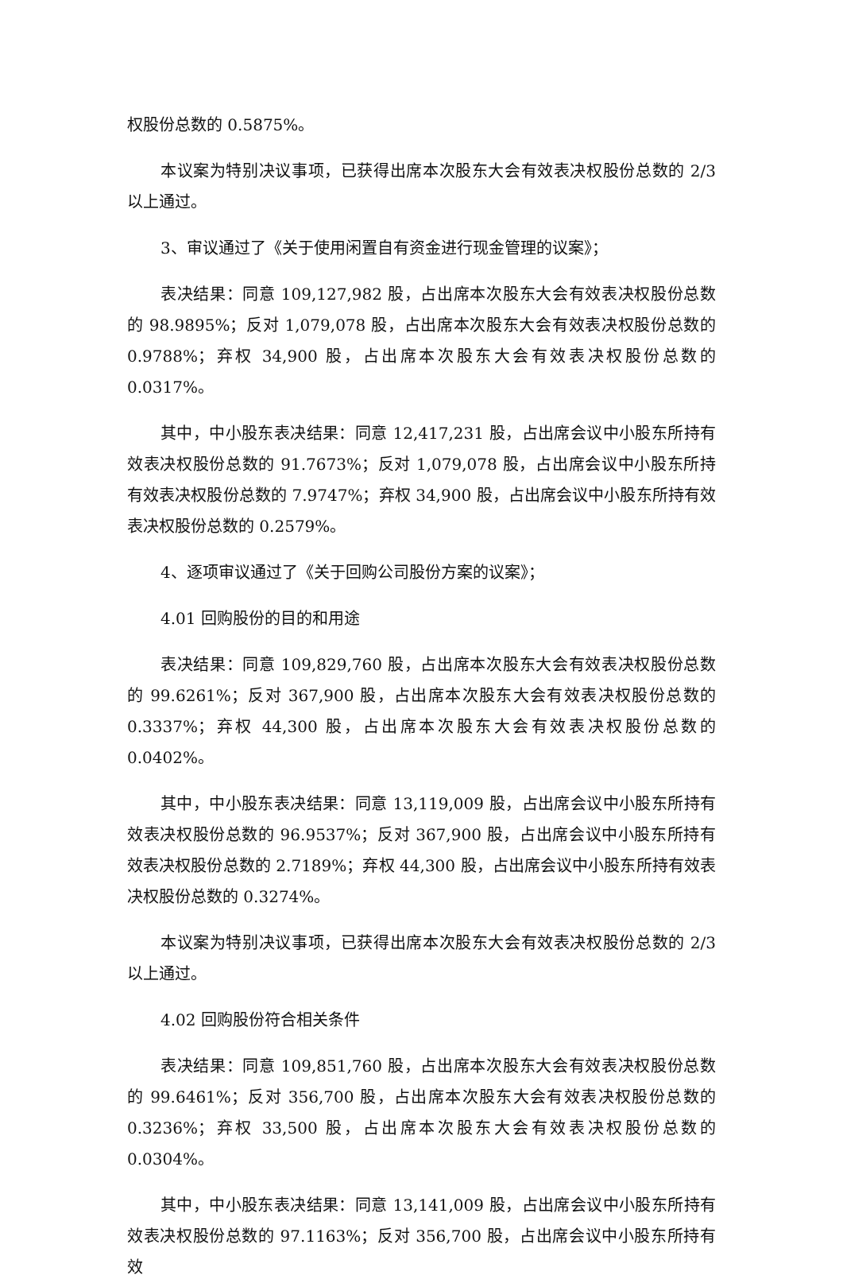权股份总数的 0.5875%。
本议案为特别决议事项，已获得出席本次股东大会有效表决权股份总数的 2/3 以上通过。
3、审议通过了《关于使用闲置自有资金进行现金管理的议案》；
表决结果：同意 109,127,982 股，占出席本次股东大会有效表决权股份总数的 98.9895%；反对 1,079,078 股，占出席本次股东大会有效表决权股份总数的 0.9788%；弃权 34,900 股，占出席本次股东大会有效表决权股份总数的 0.0317%。
其中，中小股东表决结果：同意 12,417,231 股，占出席会议中小股东所持有效表决权股份总数的 91.7673%；反对 1,079,078 股，占出席会议中小股东所持有效表决权股份总数的 7.9747%；弃权 34,900 股，占出席会议中小股东所持有效表决权股份总数的 0.2579%。
4、逐项审议通过了《关于回购公司股份方案的议案》；
4.01 回购股份的目的和用途
表决结果：同意 109,829,760 股，占出席本次股东大会有效表决权股份总数的 99.6261%；反对 367,900 股，占出席本次股东大会有效表决权股份总数的 0.3337%；弃权 44,300 股，占出席本次股东大会有效表决权股份总数的 0.0402%。
其中，中小股东表决结果：同意 13,119,009 股，占出席会议中小股东所持有效表决权股份总数的 96.9537%；反对 367,900 股，占出席会议中小股东所持有效表决权股份总数的 2.7189%；弃权 44,300 股，占出席会议中小股东所持有效表决权股份总数的 0.3274%。
本议案为特别决议事项，已获得出席本次股东大会有效表决权股份总数的 2/3 以上通过。
4.02 回购股份符合相关条件
表决结果：同意 109,851,760 股，占出席本次股东大会有效表决权股份总数的 99.6461%；反对 356,700 股，占出席本次股东大会有效表决权股份总数的 0.3236%；弃权 33,500 股，占出席本次股东大会有效表决权股份总数的 0.0304%。
其中，中小股东表决结果：同意 13,141,009 股，占出席会议中小股东所持有效表决权股份总数的 97.1163%；反对 356,700 股，占出席会议中小股东所持有效